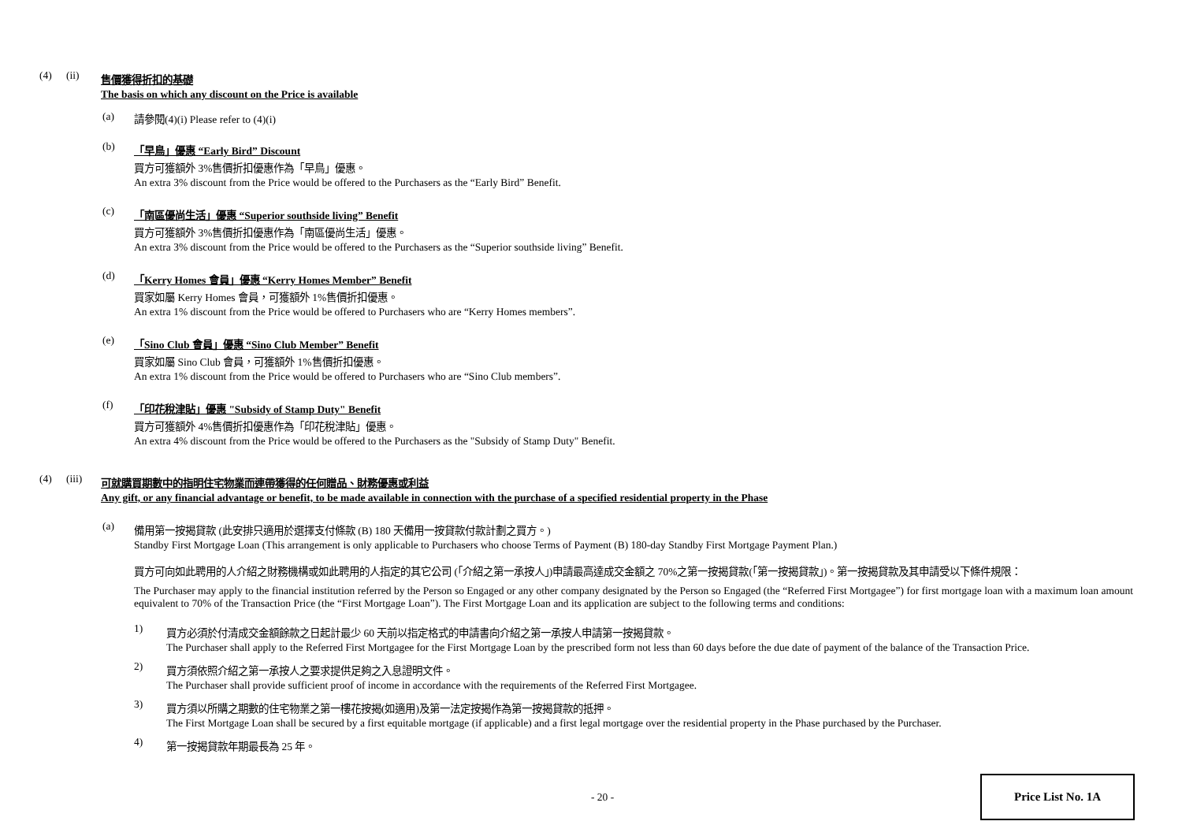(4) (ii) 售價獲得折扣的基礎
The basis on which any discount on the Price is available
(a) 請參閱(4)(i) Please refer to (4)(i)
(b) 「早鳥」優惠 “Early Bird” Discount
買方可獲額外 3%售價折扣優惠作為「早鳥」優惠。
An extra 3% discount from the Price would be offered to the Purchasers as the “Early Bird” Benefit.
(c) 「南區優尚生活」優惠 “Superior southside living” Benefit
買方可獲額外 3%售價折扣優惠作為「南區優尚生活」優惠。
An extra 3% discount from the Price would be offered to the Purchasers as the “Superior southside living” Benefit.
(d) 「Kerry Homes 會員」優惠 “Kerry Homes Member” Benefit
買家如屬 Kerry Homes 會員，可獲額外 1%售價折扣優惠。
An extra 1% discount from the Price would be offered to Purchasers who are “Kerry Homes members”.
(e) 「Sino Club 會員」優惠 “Sino Club Member” Benefit
買家如屬 Sino Club 會員，可獲額外 1%售價折扣優惠。
An extra 1% discount from the Price would be offered to Purchasers who are “Sino Club members”.
(f) 「印花稅津貼」優惠 "Subsidy of Stamp Duty" Benefit
買方可獲額外 4%售價折扣優惠作為「印花稅津貼」優惠。
An extra 4% discount from the Price would be offered to the Purchasers as the "Subsidy of Stamp Duty" Benefit.
(4) (iii) 可就購買期數中的指明住宅物業而連帶獲得的任何贈品、財務優惠或利益
Any gift, or any financial advantage or benefit, to be made available in connection with the purchase of a specified residential property in the Phase
(a) 備用第一按揭貸款 (此安排只適用於選擇支付條款 (B) 180 天備用一按貸款付款計劃之買方。)
Standby First Mortgage Loan (This arrangement is only applicable to Purchasers who choose Terms of Payment (B) 180-day Standby First Mortgage Payment Plan.)
買方可向如此聘用的人介紹之財務機構或如此聘用的人指定的其它公司 (「介紹之第一承按人」)申請最高達成交金額之 70%之第一按揭貸款(「第一按揭貸款」)。第一按揭貸款及其申請受以下條件規限：
The Purchaser may apply to the financial institution referred by the Person so Engaged or any other company designated by the Person so Engaged (the “Referred First Mortgagee”) for first mortgage loan with a maximum loan amount equivalent to 70% of the Transaction Price (the “First Mortgage Loan”). The First Mortgage Loan and its application are subject to the following terms and conditions:
1) 買方必須於付清成交金額餘款之日起計最少 60 天前以指定格式的申請書向介紹之第一承按人申請第一按揭貸款。
The Purchaser shall apply to the Referred First Mortgagee for the First Mortgage Loan by the prescribed form not less than 60 days before the due date of payment of the balance of the Transaction Price.
2) 買方須依照介紹之第一承按人之要求提供足夠之入息證明文件。
The Purchaser shall provide sufficient proof of income in accordance with the requirements of the Referred First Mortgagee.
3) 買方須以所購之期數的住宅物業之第一樓花按揭(如適用)及第一法定按揭作為第一按揭貸款的抵押。
The First Mortgage Loan shall be secured by a first equitable mortgage (if applicable) and a first legal mortgage over the residential property in the Phase purchased by the Purchaser.
4) 第一按揭貸款年期最長為 25 年。
- 20 -
Price List No. 1A